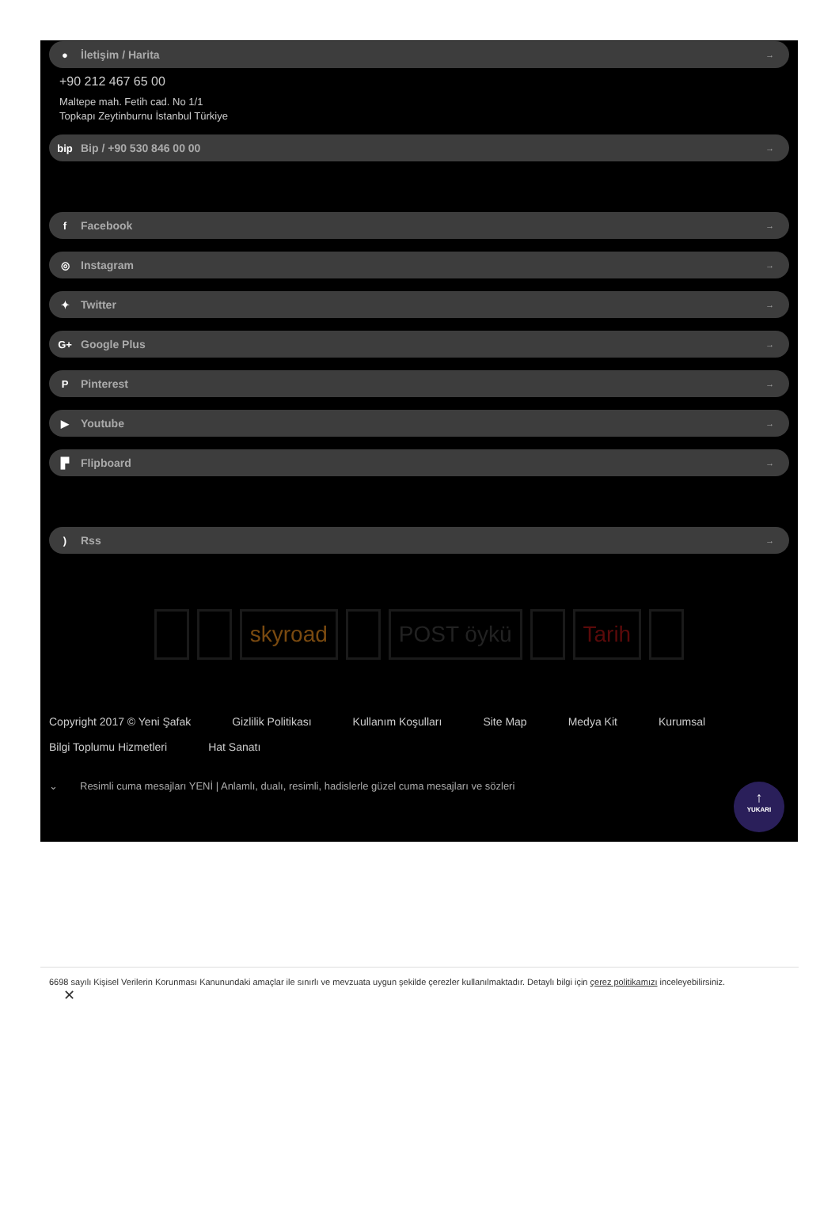● İletişim / Harita →
+90 212 467 65 00
Maltepe mah. Fetih cad. No 1/1
Topkapı Zeytinburnu İstanbul Türkiye
bip Bip / +90 530 846 00 00 →
f Facebook →
◎ Instagram →
✦ Twitter →
G+ Google Plus →
P Pinterest →
▶ Youtube →
▛ Flipboard →
) Rss →
skyroad POST öykü Tarih
Copyright 2017 © Yeni Şafak Gizlilik Politikası Kullanım Koşulları Site Map Medya Kit Kurumsal Bilgi Toplumu Hizmetleri Hat Sanatı
⌄ Resimli cuma mesajları YENİ | Anlamlı, dualı, resimli, hadislerle güzel cuma mesajları ve sözleri
↑
YUKARI
6698 sayılı Kişisel Verilerin Korunması Kanunundaki amaçlar ile sınırlı ve mevzuata uygun şekilde çerezler kullanılmaktadır. Detaylı bilgi için çerez politikamızı inceleyebilirsiniz.
✕